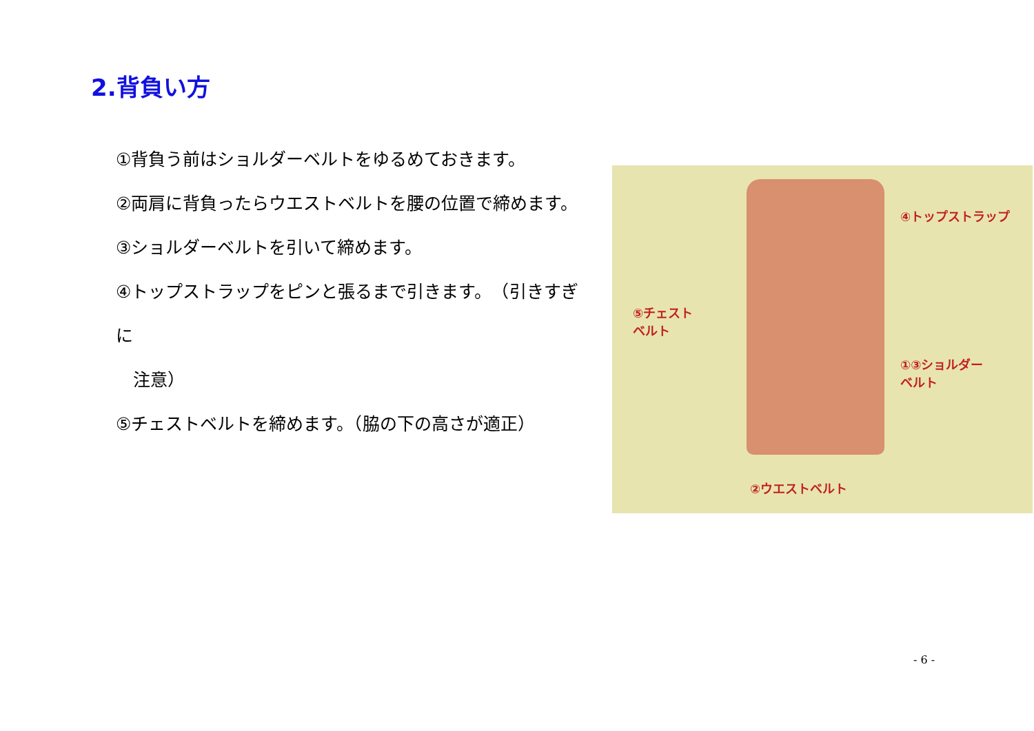2.背負い方
①背負う前はショルダーベルトをゆるめておきます。
②両肩に背負ったらウエストベルトを腰の位置で締めます。
③ショルダーベルトを引いて締めます。
④トップストラップをピンと張るまで引きます。　（引きすぎに
　注意）
⑤チェストベルトを締めます。（脇の下の高さが適正）
④トップストラップ
⑤チェスト
ベルト
①③ショルダー
ベルト
②ウエストベルト
- 6 -